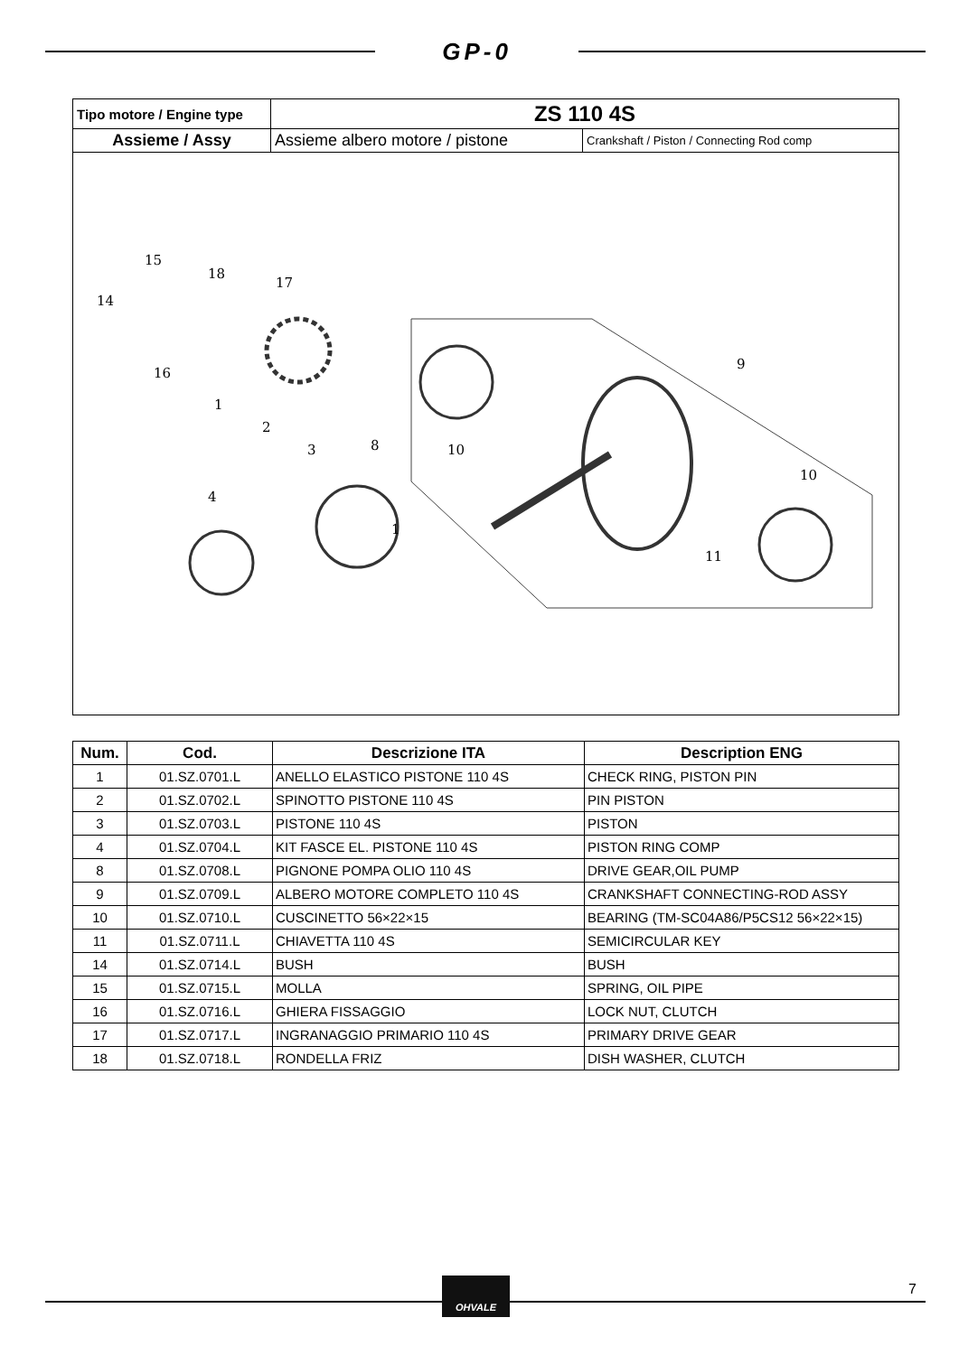GP-0
| Tipo motore / Engine type | ZS 110 4S | |
| Assieme / Assy | Assieme albero motore / pistone | Crankshaft / Piston / Connecting Rod comp |
| 15 14 18 16 17 9 10 10 11 1 2 3 8 4 1 | | |
| Num. | Cod. | Descrizione ITA | Description ENG |
| --- | --- | --- | --- |
| 1 | 01.SZ.0701.L | ANELLO ELASTICO PISTONE 110 4S | CHECK RING, PISTON PIN |
| 2 | 01.SZ.0702.L | SPINOTTO PISTONE 110 4S | PIN PISTON |
| 3 | 01.SZ.0703.L | PISTONE 110 4S | PISTON |
| 4 | 01.SZ.0704.L | KIT FASCE EL. PISTONE 110 4S | PISTON RING COMP |
| 8 | 01.SZ.0708.L | PIGNONE POMPA OLIO 110 4S | DRIVE GEAR,OIL PUMP |
| 9 | 01.SZ.0709.L | ALBERO MOTORE COMPLETO 110 4S | CRANKSHAFT CONNECTING-ROD ASSY |
| 10 | 01.SZ.0710.L | CUSCINETTO 56×22×15 | BEARING (TM-SC04A86/P5CS12 56×22×15) |
| 11 | 01.SZ.0711.L | CHIAVETTA 110 4S | SEMICIRCULAR KEY |
| 14 | 01.SZ.0714.L | BUSH | BUSH |
| 15 | 01.SZ.0715.L | MOLLA | SPRING, OIL PIPE |
| 16 | 01.SZ.0716.L | GHIERA FISSAGGIO | LOCK NUT, CLUTCH |
| 17 | 01.SZ.0717.L | INGRANAGGIO PRIMARIO 110 4S | PRIMARY DRIVE GEAR |
| 18 | 01.SZ.0718.L | RONDELLA FRIZ | DISH WASHER, CLUTCH |
OHVALE 7